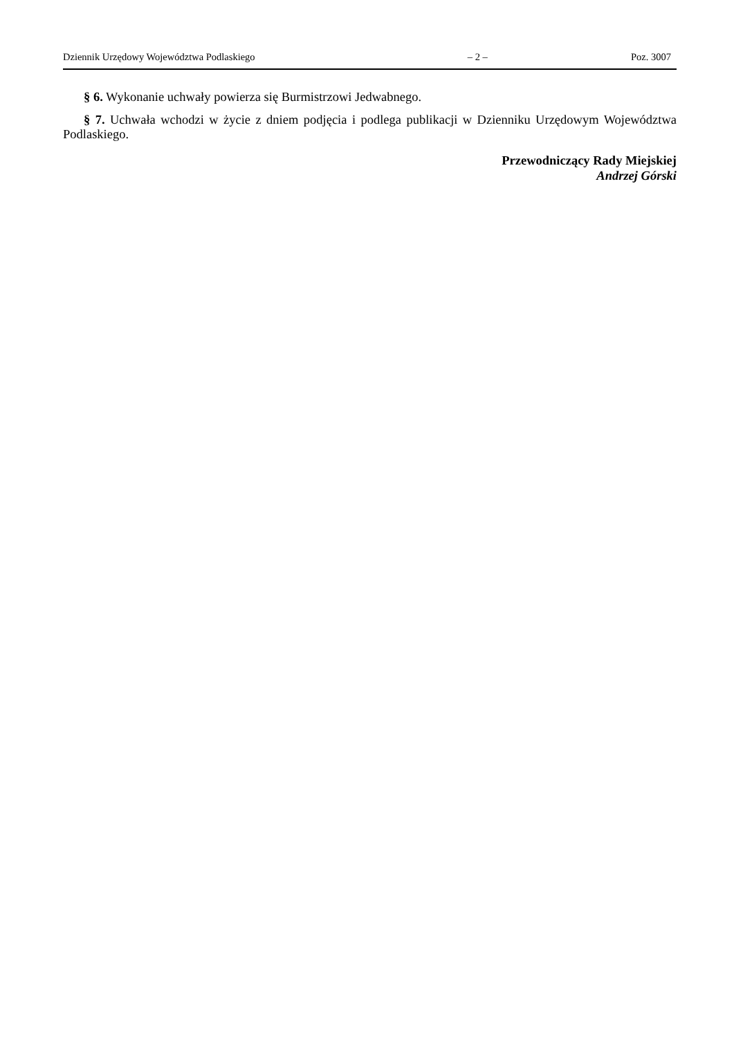Dziennik Urzędowy Województwa Podlaskiego – 2 – Poz. 3007
§ 6. Wykonanie uchwały powierza się Burmistrzowi Jedwabnego.
§ 7. Uchwała wchodzi w życie z dniem podjęcia i podlega publikacji w Dzienniku Urzędowym Województwa Podlaskiego.
Przewodniczący Rady Miejskiej
Andrzej Górski